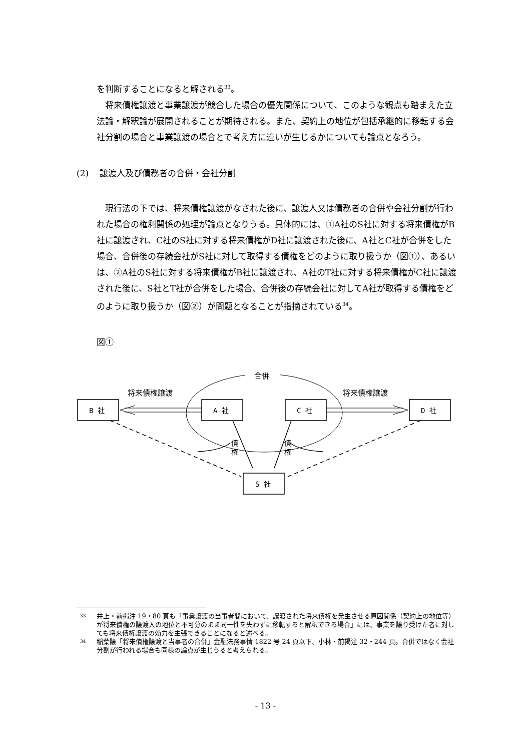を判断することになると解される<sup>33</sup>。
将来債権譲渡と事業譲渡が競合した場合の優先関係について、このような観点も踏まえた立法論・解釈論が展開されることが期待される。また、契約上の地位が包括承継的に移転する会社分割の場合と事業譲渡の場合とで考え方に違いが生じるかについても論点となろう。
(2) 譲渡人及び債務者の合併・会社分割
現行法の下では、将来債権譲渡がなされた後に、譲渡人又は債務者の合併や会社分割が行われた場合の権利関係の処理が論点となりうる。具体的には、①A社のS社に対する将来債権がB社に譲渡され、C社のS社に対する将来債権がD社に譲渡された後に、A社とC社が合併をした場合、合併後の存続会社がS社に対して取得する債権をどのように取り扱うか（図①）、あるいは、②A社のS社に対する将来債権がB社に譲渡され、A社のT社に対する将来債権がC社に譲渡された後に、S社とT社が合併をした場合、合併後の存続会社に対してA社が取得する債権をどのように取り扱うか（図②）が問題となることが指摘されている<sup>34</sup>。
図①
合併
将来債権譲渡
将来債権譲渡
B 社
A 社
C 社
D 社
S 社
債
権
債
権
33 井上・前掲注 19・80 頁も「事業譲渡の当事者間において、譲渡された将来債権を発生させる原因関係（契約上の地位等）が将来債権の譲渡人の地位と不可分のまま同一性を失わずに移転すると解釈できる場合」には、事業を譲り受けた者に対しても将来債権譲渡の効力を主張できることになると述べる。
34 稲葉譲「将来債権譲渡と当事者の合併」金融法務事情 1822 号 24 頁以下、小林・前掲注 32・244 頁。合併ではなく会社分割が行われる場合も同様の論点が生じうると考えられる。
- 13 -